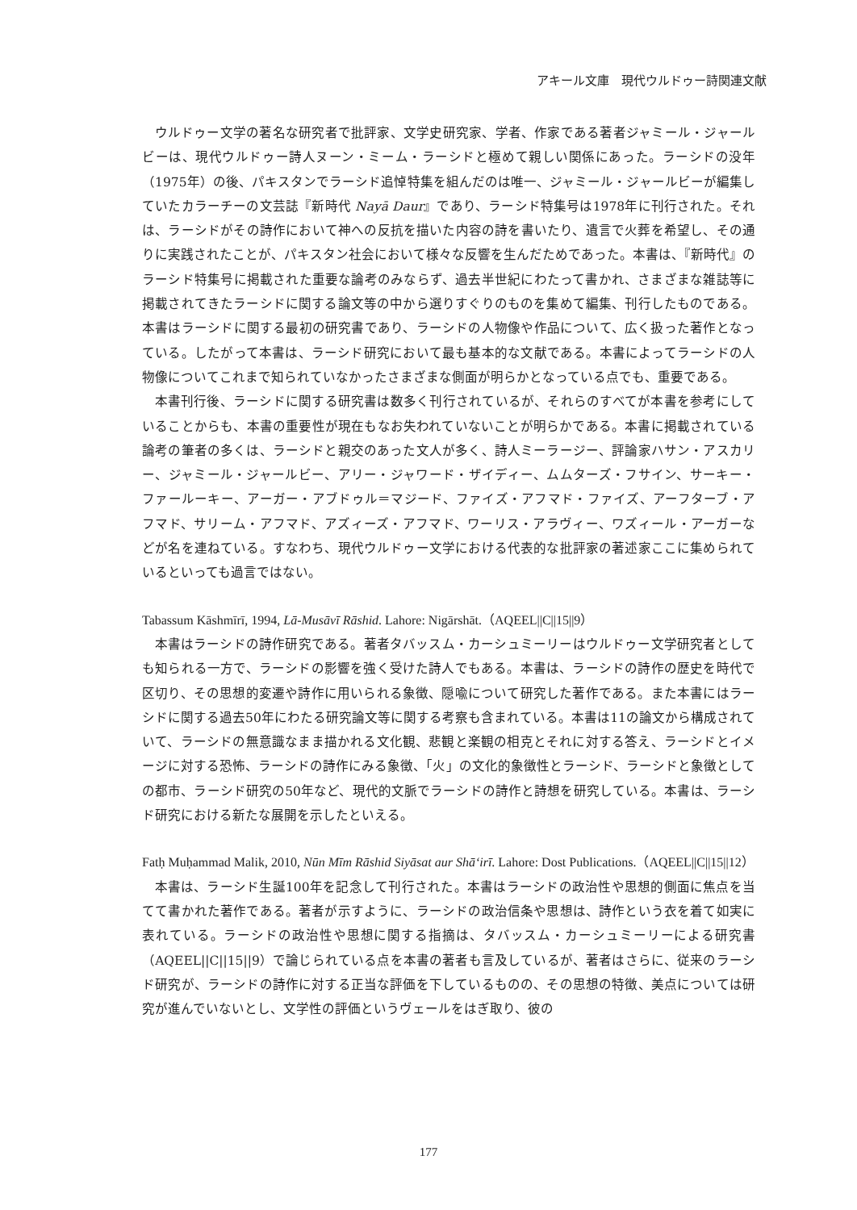アキール文庫　現代ウルドゥー詩関連文献
ウルドゥー文学の著名な研究者で批評家、文学史研究家、学者、作家である著者ジャミール・ジャールビーは、現代ウルドゥー詩人ヌーン・ミーム・ラーシドと極めて親しい関係にあった。ラーシドの没年（1975年）の後、パキスタンでラーシド追悼特集を組んだのは唯一、ジャミール・ジャールビーが編集していたカラーチーの文芸誌『新時代 Nayā Daur』であり、ラーシド特集号は1978年に刊行された。それは、ラーシドがその詩作において神への反抗を描いた内容の詩を書いたり、遺言で火葬を希望し、その通りに実践されたことが、パキスタン社会において様々な反響を生んだためであった。本書は、『新時代』のラーシド特集号に掲載された重要な論考のみならず、過去半世紀にわたって書かれ、さまざまな雑誌等に掲載されてきたラーシドに関する論文等の中から選りすぐりのものを集めて編集、刊行したものである。本書はラーシドに関する最初の研究書であり、ラーシドの人物像や作品について、広く扱った著作となっている。したがって本書は、ラーシド研究において最も基本的な文献である。本書によってラーシドの人物像についてこれまで知られていなかったさまざまな側面が明らかとなっている点でも、重要である。
本書刊行後、ラーシドに関する研究書は数多く刊行されているが、それらのすべてが本書を参考にしていることからも、本書の重要性が現在もなお失われていないことが明らかである。本書に掲載されている論考の筆者の多くは、ラーシドと親交のあった文人が多く、詩人ミーラージー、評論家ハサン・アスカリー、ジャミール・ジャールビー、アリー・ジャワード・ザイディー、ムムターズ・フサイン、サーキー・ファールーキー、アーガー・アブドゥル＝マジード、ファイズ・アフマド・ファイズ、アーフターブ・アフマド、サリーム・アフマド、アズィーズ・アフマド、ワーリス・アラヴィー、ワズィール・アーガーなどが名を連ねている。すなわち、現代ウルドゥー文学における代表的な批評家の著述家ここに集められているといっても過言ではない。
Tabassum Kāshmīrī, 1994, Lā-Musāvī Rāshid. Lahore: Nigārshāt.（AQEEL||C||15||9）
本書はラーシドの詩作研究である。著者タバッスム・カーシュミーリーはウルドゥー文学研究者としても知られる一方で、ラーシドの影響を強く受けた詩人でもある。本書は、ラーシドの詩作の歴史を時代で区切り、その思想的変遷や詩作に用いられる象徴、隠喩について研究した著作である。また本書にはラーシドに関する過去50年にわたる研究論文等に関する考察も含まれている。本書は11の論文から構成されていて、ラーシドの無意識なまま描かれる文化観、悲観と楽観の相克とそれに対する答え、ラーシドとイメージに対する恐怖、ラーシドの詩作にみる象徴、「火」の文化的象徴性とラーシド、ラーシドと象徴としての都市、ラーシド研究の50年など、現代的文脈でラーシドの詩作と詩想を研究している。本書は、ラーシド研究における新たな展開を示したといえる。
Fatḥ Muḥammad Malik, 2010, Nūn Mīm Rāshid Siyāsat aur Shā‘irī. Lahore: Dost Publications.（AQEEL||C||15||12）
本書は、ラーシド生誕100年を記念して刊行された。本書はラーシドの政治性や思想的側面に焦点を当てて書かれた著作である。著者が示すように、ラーシドの政治信条や思想は、詩作という衣を着て如実に表れている。ラーシドの政治性や思想に関する指摘は、タバッスム・カーシュミーリーによる研究書（AQEEL||C||15||9）で論じられている点を本書の著者も言及しているが、著者はさらに、従来のラーシド研究が、ラーシドの詩作に対する正当な評価を下しているものの、その思想の特徴、美点については研究が進んでいないとし、文学性の評価というヴェールをはぎ取り、彼の
177